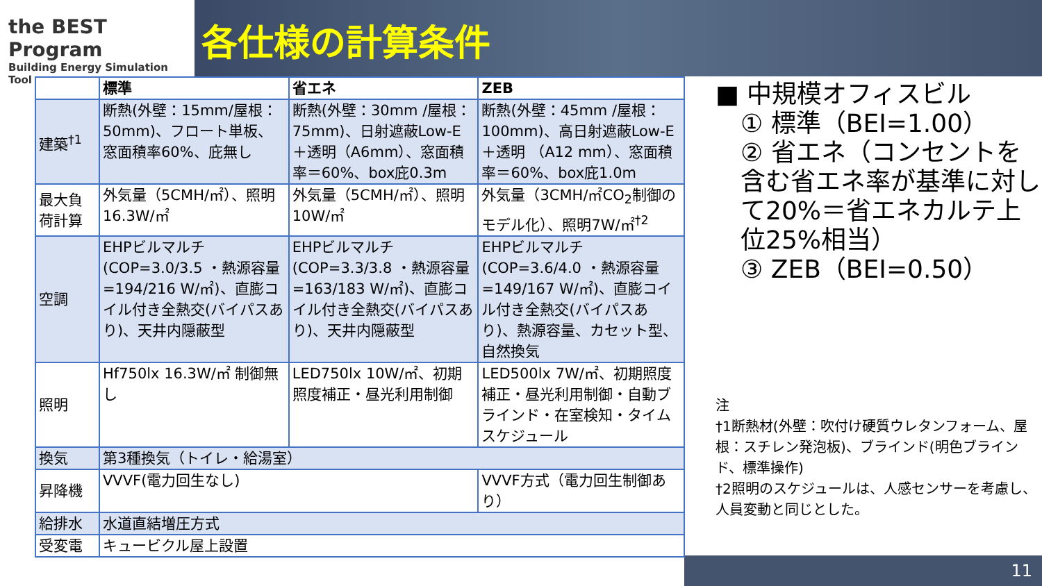the BEST Program
Building Energy Simulation Tool
各仕様の計算条件
| | 標準 | 省エネ | ZEB |
| --- | --- | --- | --- |
| 建築<sup>†1</sup> | 断熱(外壁：15mm/屋根：50mm)、フロート単板、窓面積率60%、庇無し | 断熱(外壁：30mm /屋根：75mm)、日射遮蔽Low-E＋透明（A6mm）、窓面積率＝60%、box庇0.3m | 断熱(外壁：45mm /屋根：100mm)、高日射遮蔽Low-E＋透明 （A12 mm）、窓面積率＝60%、box庇1.0m |
| 最大負荷計算 | 外気量（5CMH/㎡）、照明16.3W/㎡ | 外気量（5CMH/㎡）、照明10W/㎡ | 外気量（3CMH/㎡CO<sub>2</sub>制御のモデル化）、照明7W/㎡<sup>†2</sup> |
| 空調 | EHPビルマルチ(COP=3.0/3.5 ・熱源容量=194/216 W/㎡)、直膨コイル付き全熱交(バイパスあり)、天井内隠蔽型 | EHPビルマルチ(COP=3.3/3.8 ・熱源容量=163/183 W/㎡)、直膨コイル付き全熱交(バイパスあり)、天井内隠蔽型 | EHPビルマルチ(COP=3.6/4.0 ・熱源容量=149/167 W/㎡)、直膨コイル付き全熱交(バイパスあり)、熱源容量、カセット型、自然換気 |
| 照明 | Hf750lx 16.3W/㎡ 制御無し | LED750lx 10W/㎡、初期照度補正・昼光利用制御 | LED500lx 7W/㎡、初期照度補正・昼光利用制御・自動ブラインド・在室検知・タイムスケジュール |
| 換気 | 第3種換気（トイレ・給湯室） | | |
| 昇降機 | VVVF(電力回生なし) | | VVVF方式（電力回生制御あり） |
| 給排水 | 水道直結増圧方式 | | |
| 受変電 | キュービクル屋上設置 | | |
■ 中規模オフィスビル
① 標準（BEI=1.00）
② 省エネ（コンセントを含む省エネ率が基準に対して20%＝省エネカルテ上位25%相当）
③ ZEB（BEI=0.50）
注
†1断熱材(外壁：吹付け硬質ウレタンフォーム、屋根：スチレン発泡板)、ブラインド(明色ブラインド、標準操作)
†2照明のスケジュールは、人感センサーを考慮し、人員変動と同じとした。
11